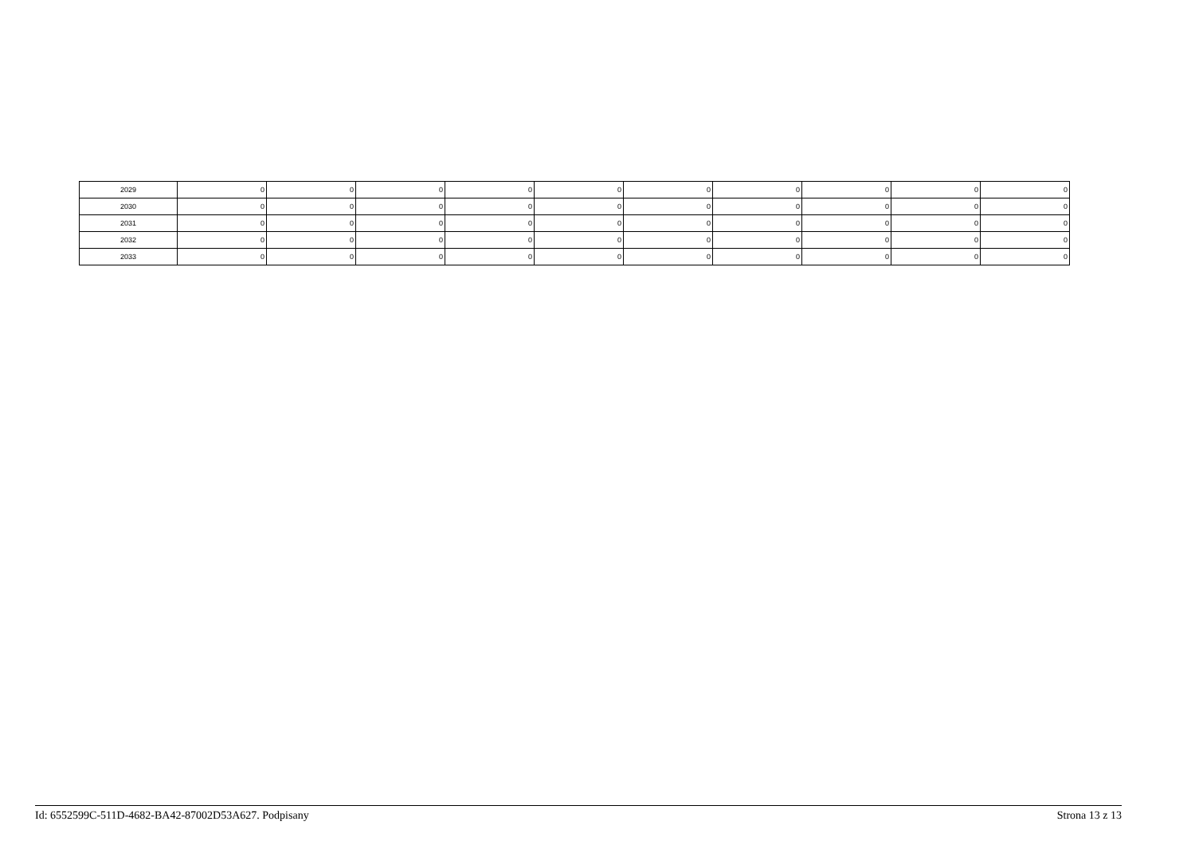| 2029 | 0 | 0 | 0 | 0 | 0 | 0 | 0 | 0 | 0 | 0 |
| 2030 | 0 | 0 | 0 | 0 | 0 | 0 | 0 | 0 | 0 | 0 |
| 2031 | 0 | 0 | 0 | 0 | 0 | 0 | 0 | 0 | 0 | 0 |
| 2032 | 0 | 0 | 0 | 0 | 0 | 0 | 0 | 0 | 0 | 0 |
| 2033 | 0 | 0 | 0 | 0 | 0 | 0 | 0 | 0 | 0 | 0 |
Id: 6552599C-511D-4682-BA42-87002D53A627. Podpisany Strona 13 z 13